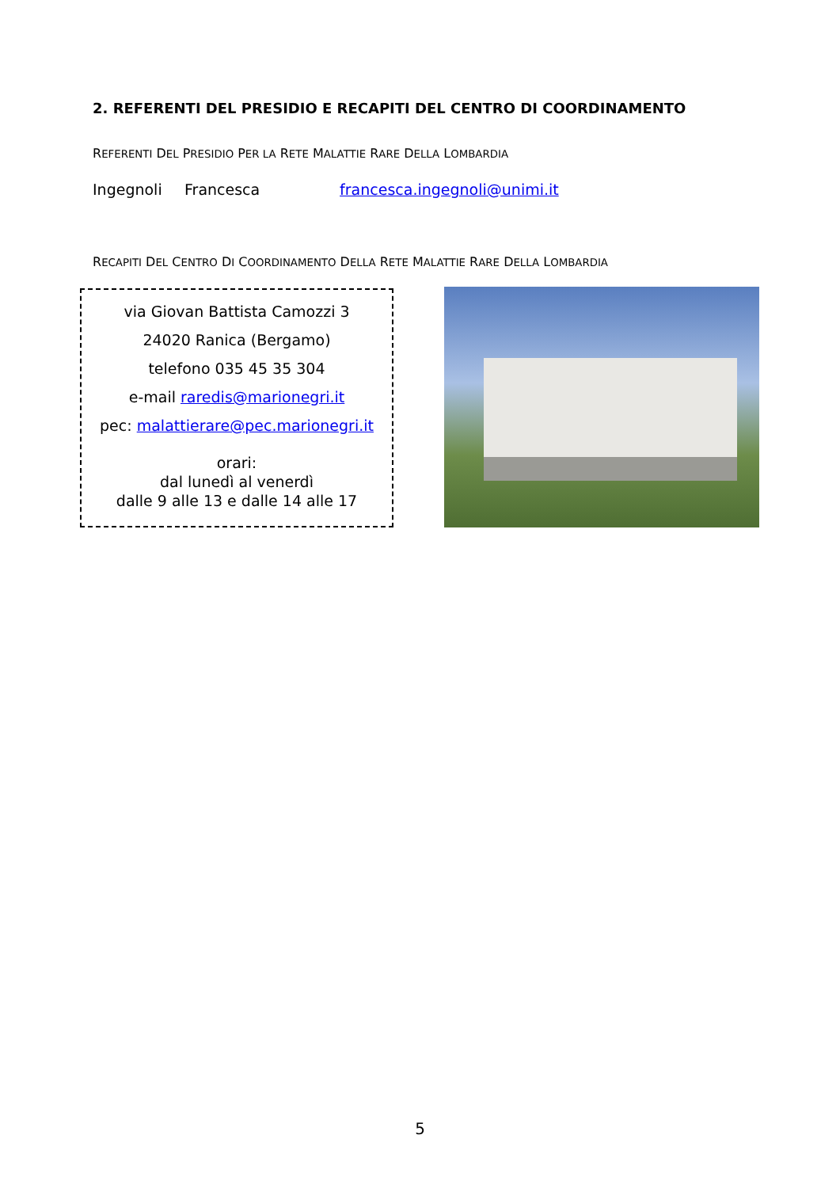2. REFERENTI DEL PRESIDIO E RECAPITI DEL CENTRO DI COORDINAMENTO
REFERENTI DEL PRESIDIO PER LA RETE MALATTIE RARE DELLA LOMBARDIA
Ingegnoli Francesca francesca.ingegnoli@unimi.it
RECAPITI DEL CENTRO DI COORDINAMENTO DELLA RETE MALATTIE RARE DELLA LOMBARDIA
via Giovan Battista Camozzi 3
24020 Ranica (Bergamo)
telefono 035 45 35 304
e-mail raredis@marionegri.it
pec: malattierare@pec.marionegri.it
orari:
dal lunedì al venerdì
dalle 9 alle 13 e dalle 14 alle 17
5